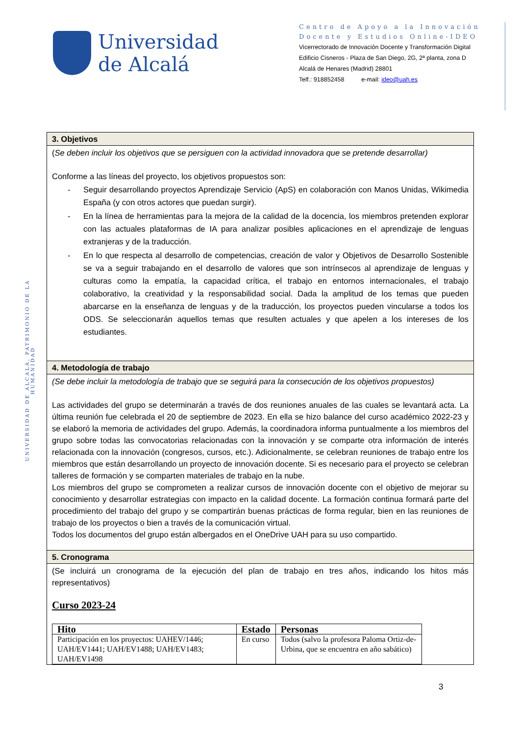Universidad
de Alcalá
Centro de Apoyo a la Innovación Docente y Estudios Online-IDEO
Vicerrectorado de Innovación Docente y Transformación Digital
Edificio Cisneros - Plaza de San Diego, 2G, 2ª planta, zona D
Alcalá de Henares (Madrid) 28801
Telf.: 918852458 e-mail: ideo@uah.es
UNIVERSIDAD DE ALCALÁ, PATRIMONIO DE LA HUMANIDAD
3. Objetivos
(Se deben incluir los objetivos que se persiguen con la actividad innovadora que se pretende desarrollar)
Conforme a las líneas del proyecto, los objetivos propuestos son:
- Seguir desarrollando proyectos Aprendizaje Servicio (ApS) en colaboración con Manos Unidas, Wikimedia España (y con otros actores que puedan surgir).
- En la línea de herramientas para la mejora de la calidad de la docencia, los miembros pretenden explorar con las actuales plataformas de IA para analizar posibles aplicaciones en el aprendizaje de lenguas extranjeras y de la traducción.
- En lo que respecta al desarrollo de competencias, creación de valor y Objetivos de Desarrollo Sostenible se va a seguir trabajando en el desarrollo de valores que son intrínsecos al aprendizaje de lenguas y culturas como la empatía, la capacidad crítica, el trabajo en entornos internacionales, el trabajo colaborativo, la creatividad y la responsabilidad social. Dada la amplitud de los temas que pueden abarcarse en la enseñanza de lenguas y de la traducción, los proyectos pueden vincularse a todos los ODS. Se seleccionarán aquellos temas que resulten actuales y que apelen a los intereses de los estudiantes.
4. Metodología de trabajo
(Se debe incluir la metodología de trabajo que se seguirá para la consecución de los objetivos propuestos)
Las actividades del grupo se determinarán a través de dos reuniones anuales de las cuales se levantará acta. La última reunión fue celebrada el 20 de septiembre de 2023. En ella se hizo balance del curso académico 2022-23 y se elaboró la memoria de actividades del grupo. Además, la coordinadora informa puntualmente a los miembros del grupo sobre todas las convocatorias relacionadas con la innovación y se comparte otra información de interés relacionada con la innovación (congresos, cursos, etc.). Adicionalmente, se celebran reuniones de trabajo entre los miembros que están desarrollando un proyecto de innovación docente. Si es necesario para el proyecto se celebran talleres de formación y se comparten materiales de trabajo en la nube.
Los miembros del grupo se comprometen a realizar cursos de innovación docente con el objetivo de mejorar su conocimiento y desarrollar estrategias con impacto en la calidad docente. La formación continua formará parte del procedimiento del trabajo del grupo y se compartirán buenas prácticas de forma regular, bien en las reuniones de trabajo de los proyectos o bien a través de la comunicación virtual.
Todos los documentos del grupo están albergados en el OneDrive UAH para su uso compartido.
5. Cronograma
(Se incluirá un cronograma de la ejecución del plan de trabajo en tres años, indicando los hitos más representativos)
Curso 2023-24
| Hito | Estado | Personas |
| --- | --- | --- |
| Participación en los proyectos: UAHEV/1446; UAH/EV1441; UAH/EV1488; UAH/EV1483; UAH/EV1498 | En curso | Todos (salvo la profesora Paloma Ortiz-de-Urbina, que se encuentra en año sabático) |
3